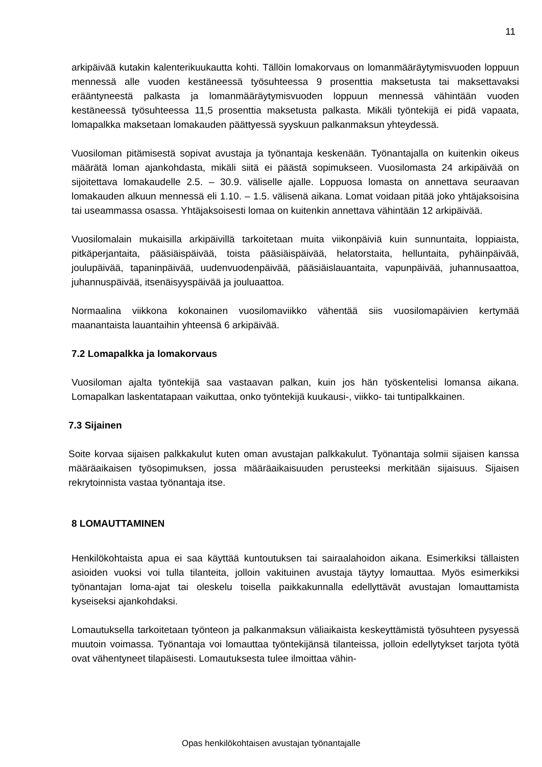11
arkipäivää kutakin kalenterikuukautta kohti. Tällöin lomakorvaus on lomanmääräytymisvuoden loppuun mennessä alle vuoden kestäneessä työsuhteessa 9 prosenttia maksetusta tai maksettavaksi erääntyneestä palkasta ja lomanmääräytymisvuoden loppuun mennessä vähintään vuoden kestäneessä työsuhteessa 11,5 prosenttia maksetusta palkasta. Mikäli työntekijä ei pidä vapaata, lomapalkka maksetaan lomakauden päättyessä syyskuun palkanmaksun yhteydessä.
Vuosiloman pitämisestä sopivat avustaja ja työnantaja keskenään. Työnantajalla on kuitenkin oikeus määrätä loman ajankohdasta, mikäli siitä ei päästä sopimukseen. Vuosilomasta 24 arkipäivää on sijoitettava lomakaudelle 2.5. – 30.9. väliselle ajalle. Loppuosa lomasta on annettava seuraavan lomakauden alkuun mennessä eli 1.10. – 1.5. välisenä aikana. Lomat voidaan pitää joko yhtäjaksoisina tai useammassa osassa. Yhtäjaksoisesti lomaa on kuitenkin annettava vähintään 12 arkipäivää.
Vuosilomalain mukaisilla arkipäivillä tarkoitetaan muita viikonpäiviä kuin sunnuntaita, loppiaista, pitkäperjantaita, pääsiäispäivää, toista pääsiäispäivää, helatorstaita, helluntaita, pyhäinpäivää, joulupäivää, tapaninpäivää, uudenvuodenpäivää, pääsiäislauantaita, vapunpäivää, juhannusaattoa, juhannuspäivää, itsenäisyyspäivää ja jouluaattoa.
Normaalina viikkona kokonainen vuosilomaviikko vähentää siis vuosilomapäivien kertymää maanantaista lauantaihin yhteensä 6 arkipäivää.
7.2 Lomapalkka ja lomakorvaus
Vuosiloman ajalta työntekijä saa vastaavan palkan, kuin jos hän työskentelisi lomansa aikana. Lomapalkan laskentatapaan vaikuttaa, onko työntekijä kuukausi-, viikko- tai tuntipalkkainen.
7.3 Sijainen
Soite korvaa sijaisen palkkakulut kuten oman avustajan palkkakulut. Työnantaja solmii sijaisen kanssa määräaikaisen työsopimuksen, jossa määräaikaisuuden perusteeksi merkitään sijaisuus. Sijaisen rekrytoinnista vastaa työnantaja itse.
8 LOMAUTTAMINEN
Henkilökohtaista apua ei saa käyttää kuntoutuksen tai sairaalahoidon aikana. Esimerkiksi tällaisten asioiden vuoksi voi tulla tilanteita, jolloin vakituinen avustaja täytyy lomauttaa. Myös esimerkiksi työnantajan loma-ajat tai oleskelu toisella paikkakunnalla edellyttävät avustajan lomauttamista kyseiseksi ajankohdaksi.
Lomautuksella tarkoitetaan työnteon ja palkanmaksun väliaikaista keskeyttämistä työsuhteen pysyessä muutoin voimassa. Työnantaja voi lomauttaa työntekijänsä tilanteissa, jolloin edellytykset tarjota työtä ovat vähentyneet tilapäisesti. Lomautuksesta tulee ilmoittaa vähin-
Opas henkilökohtaisen avustajan työnantajalle